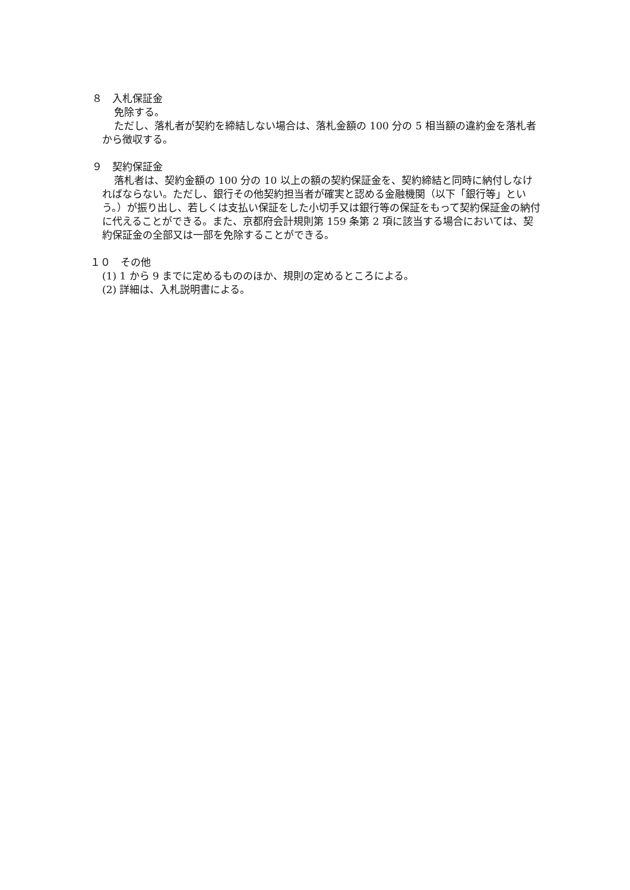８　入札保証金
免除する。
ただし、落札者が契約を締結しない場合は、落札金額の 100 分の 5 相当額の違約金を落札者から徴収する。
９　契約保証金
落札者は、契約金額の 100 分の 10 以上の額の契約保証金を、契約締結と同時に納付しなければならない。ただし、銀行その他契約担当者が確実と認める金融機関（以下「銀行等」という。）が振り出し、若しくは支払い保証をした小切手又は銀行等の保証をもって契約保証金の納付に代えることができる。また、京都府会計規則第 159 条第 2 項に該当する場合においては、契約保証金の全部又は一部を免除することができる。
１０　その他
(1) 1 から 9 までに定めるもののほか、規則の定めるところによる。
(2) 詳細は、入札説明書による。